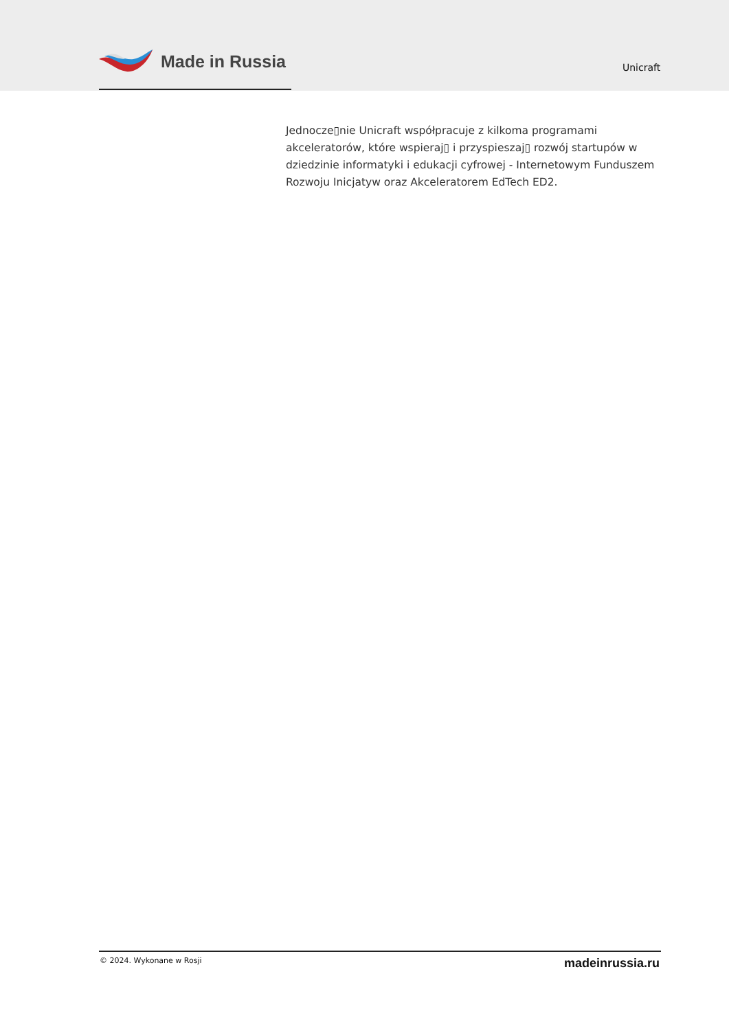Made in Russia
Unicraft
Jednocze▯nie Unicraft współpracuje z kilkoma programami akceleratorów, które wspieraj▯ i przyspieszaj▯ rozwój startupów w dziedzinie informatyki i edukacji cyfrowej - Internetowym Funduszem Rozwoju Inicjatyw oraz Akceleratorem EdTech ED2.
© 2024. Wykonane w Rosji madeinrussia.ru